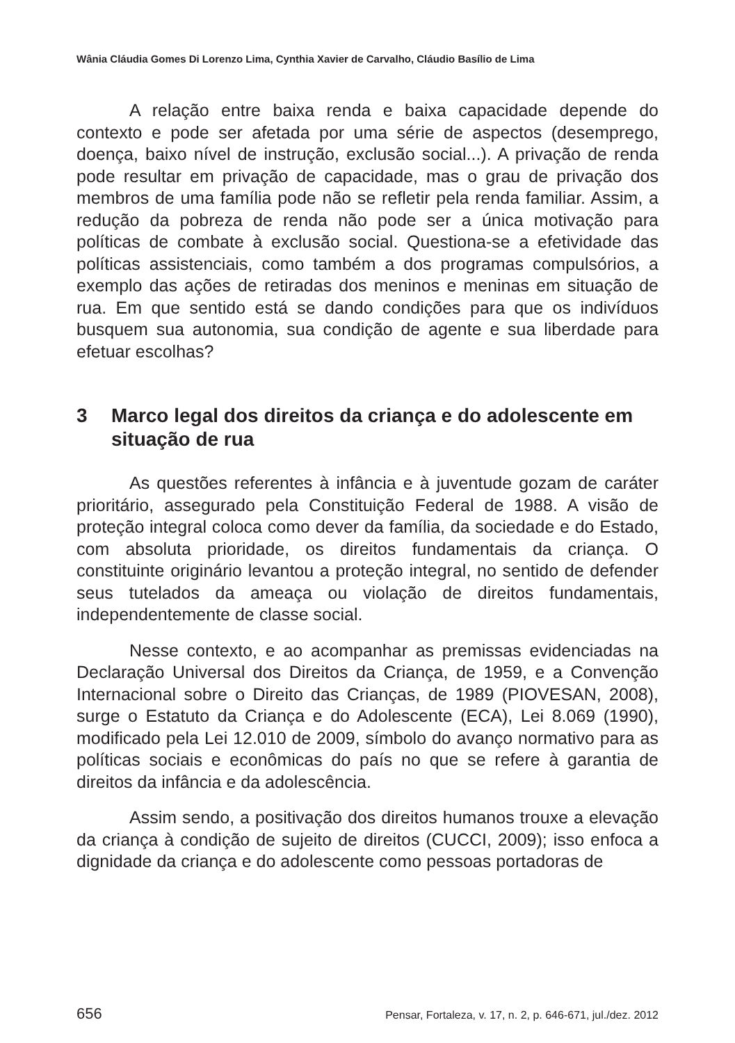Wânia Cláudia Gomes Di Lorenzo Lima, Cynthia Xavier de Carvalho, Cláudio Basílio de Lima
A relação entre baixa renda e baixa capacidade depende do contexto e pode ser afetada por uma série de aspectos (desemprego, doença, baixo nível de instrução, exclusão social...). A privação de renda pode resultar em privação de capacidade, mas o grau de privação dos membros de uma família pode não se refletir pela renda familiar. Assim, a redução da pobreza de renda não pode ser a única motivação para políticas de combate à exclusão social. Questiona-se a efetividade das políticas assistenciais, como também a dos programas compulsórios, a exemplo das ações de retiradas dos meninos e meninas em situação de rua. Em que sentido está se dando condições para que os indivíduos busquem sua autonomia, sua condição de agente e sua liberdade para efetuar escolhas?
3 Marco legal dos direitos da criança e do adolescente em situação de rua
As questões referentes à infância e à juventude gozam de caráter prioritário, assegurado pela Constituição Federal de 1988. A visão de proteção integral coloca como dever da família, da sociedade e do Estado, com absoluta prioridade, os direitos fundamentais da criança. O constituinte originário levantou a proteção integral, no sentido de defender seus tutelados da ameaça ou violação de direitos fundamentais, independentemente de classe social.
Nesse contexto, e ao acompanhar as premissas evidenciadas na Declaração Universal dos Direitos da Criança, de 1959, e a Convenção Internacional sobre o Direito das Crianças, de 1989 (PIOVESAN, 2008), surge o Estatuto da Criança e do Adolescente (ECA), Lei 8.069 (1990), modificado pela Lei 12.010 de 2009, símbolo do avanço normativo para as políticas sociais e econômicas do país no que se refere à garantia de direitos da infância e da adolescência.
Assim sendo, a positivação dos direitos humanos trouxe a elevação da criança à condição de sujeito de direitos (CUCCI, 2009); isso enfoca a dignidade da criança e do adolescente como pessoas portadoras de
656 Pensar, Fortaleza, v. 17, n. 2, p. 646-671, jul./dez. 2012